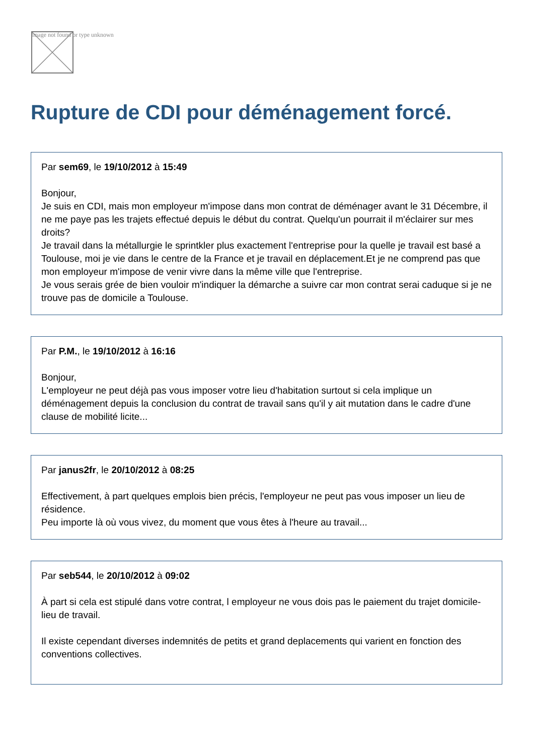Image not found or type unknown
Rupture de CDI pour déménagement forcé.
Par sem69, le 19/10/2012 à 15:49
Bonjour,
Je suis en CDI, mais mon employeur m'impose dans mon contrat de déménager avant le 31 Décembre, il ne me paye pas les trajets effectué depuis le début du contrat. Quelqu'un pourrait il m'éclairer sur mes droits?
Je travail dans la métallurgie le sprintkler plus exactement l'entreprise pour la quelle je travail est basé a Toulouse, moi je vie dans le centre de la France et je travail en déplacement.Et je ne comprend pas que mon employeur m'impose de venir vivre dans la même ville que l'entreprise.
Je vous serais grée de bien vouloir m'indiquer la démarche a suivre car mon contrat serai caduque si je ne trouve pas de domicile a Toulouse.
Par P.M., le 19/10/2012 à 16:16
Bonjour,
L'employeur ne peut déjà pas vous imposer votre lieu d'habitation surtout si cela implique un déménagement depuis la conclusion du contrat de travail sans qu'il y ait mutation dans le cadre d'une clause de mobilité licite...
Par janus2fr, le 20/10/2012 à 08:25
Effectivement, à part quelques emplois bien précis, l'employeur ne peut pas vous imposer un lieu de résidence.
Peu importe là où vous vivez, du moment que vous êtes à l'heure au travail...
Par seb544, le 20/10/2012 à 09:02
À part si cela est stipulé dans votre contrat, l employeur ne vous dois pas le paiement du trajet domicile-lieu de travail.
Il existe cependant diverses indemnités de petits et grand deplacements qui varient en fonction des conventions collectives.